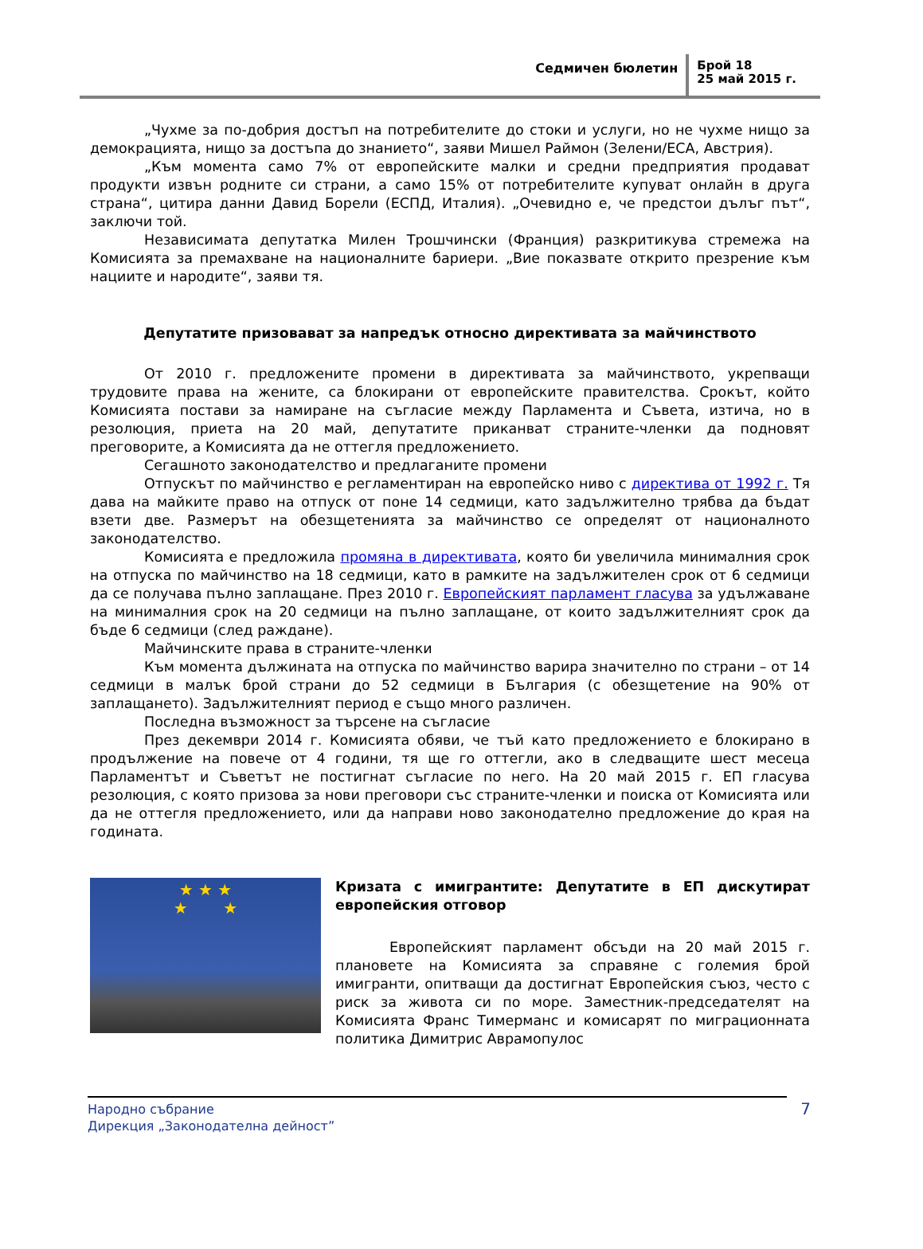Седмичен бюлетин
Брой 18
25 май 2015 г.
„Чухме за по-добрия достъп на потребителите до стоки и услуги, но не чухме нищо за демокрацията, нищо за достъпа до знанието“, заяви Мишел Раймон (Зелени/ЕСА, Австрия).
„Към момента само 7% от европейските малки и средни предприятия продават продукти извън родните си страни, а само 15% от потребителите купуват онлайн в друга страна“, цитира данни Давид Борели (ЕСПД, Италия). „Очевидно е, че предстои дълъг път“, заключи той.
Независимата депутатка Милен Трошчински (Франция) разкритикува стремежа на Комисията за премахване на националните бариери. „Вие показвате открито презрение към нациите и народите“, заяви тя.
Депутатите призовават за напредък относно директивата за майчинството
От 2010 г. предложените промени в директивата за майчинството, укрепващи трудовите права на жените, са блокирани от европейските правителства. Срокът, който Комисията постави за намиране на съгласие между Парламента и Съвета, изтича, но в резолюция, приета на 20 май, депутатите приканват страните-членки да подновят преговорите, а Комисията да не оттегля предложението.
Сегашното законодателство и предлаганите промени
Отпускът по майчинство е регламентиран на европейско ниво с директива от 1992 г. Тя дава на майките право на отпуск от поне 14 седмици, като задължително трябва да бъдат взети две. Размерът на обезщетенията за майчинство се определят от националното законодателство.
Комисията е предложила промяна в директивата, която би увеличила минималния срок на отпуска по майчинство на 18 седмици, като в рамките на задължителен срок от 6 седмици да се получава пълно заплащане. През 2010 г. Европейският парламент гласува за удължаване на минималния срок на 20 седмици на пълно заплащане, от които задължителният срок да бъде 6 седмици (след раждане).
Майчинските права в страните-членки
Към момента дължината на отпуска по майчинство варира значително по страни – от 14 седмици в малък брой страни до 52 седмици в България (с обезщетение на 90% от заплащането). Задължителният период е също много различен.
Последна възможност за търсене на съгласие
През декември 2014 г. Комисията обяви, че тъй като предложението е блокирано в продължение на повече от 4 години, тя ще го оттегли, ако в следващите шест месеца Парламентът и Съветът не постигнат съгласие по него. На 20 май 2015 г. ЕП гласува резолюция, с която призова за нови преговори със страните-членки и поиска от Комисията или да не оттегля предложението, или да направи ново законодателно предложение до края на годината.
★ ★ ★
★ ★
Кризата с имигрантите: Депутатите в ЕП дискутират европейския отговор
Европейският парламент обсъди на 20 май 2015 г. плановете на Комисията за справяне с големия брой имигранти, опитващи да достигнат Европейския съюз, често с риск за живота си по море. Заместник-председателят на Комисията Франс Тимерманс и комисарят по миграционната политика Димитрис Аврамопулос
Народно събрание
Дирекция „Законодателна дейност”
7